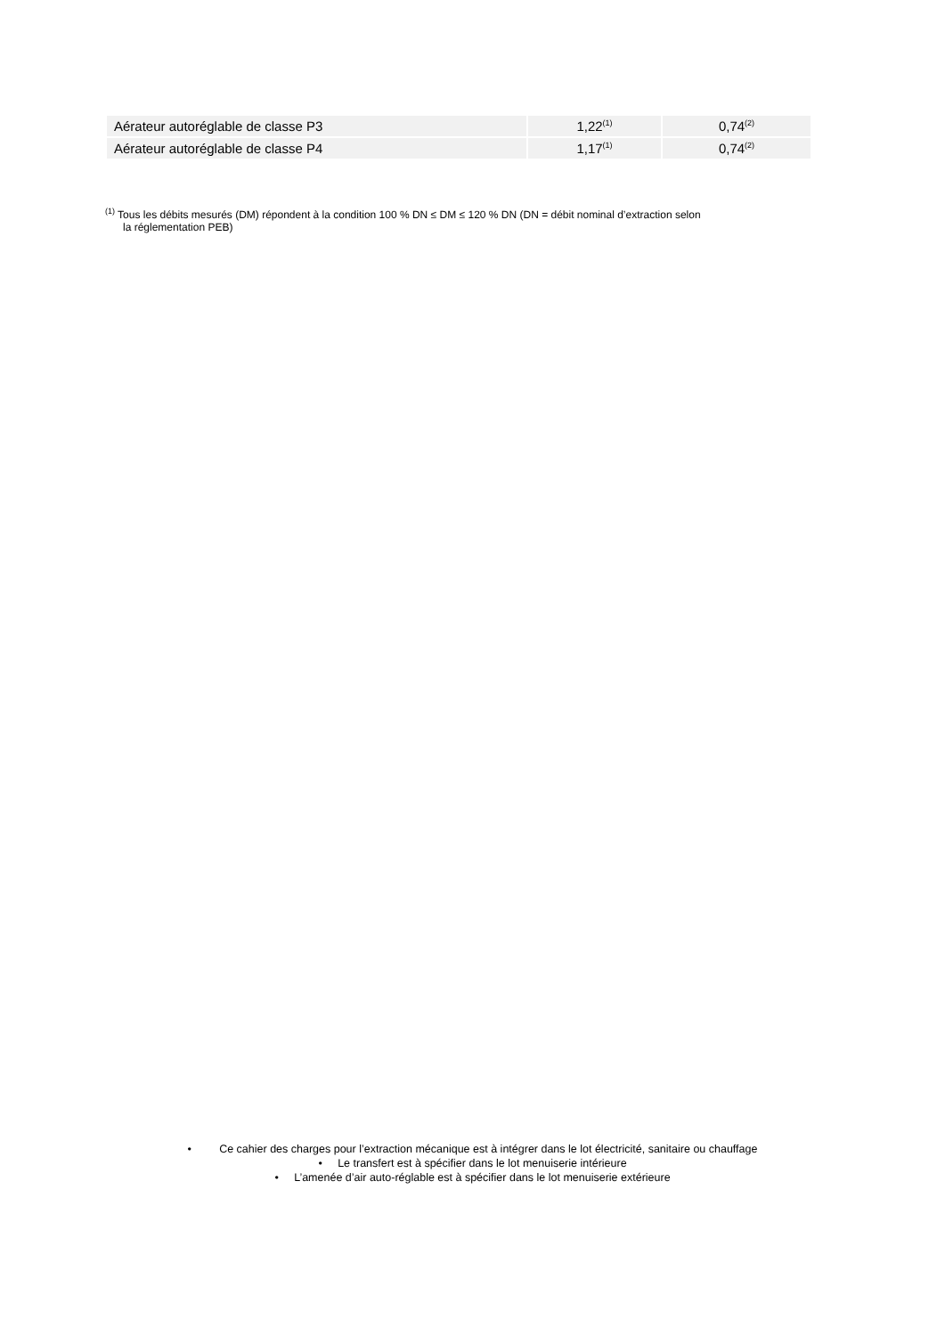| Aérateur autoréglable de classe P3 | 1,22<sup>(1)</sup> | 0,74<sup>(2)</sup> |
| Aérateur autoréglable de classe P4 | 1,17<sup>(1)</sup> | 0,74<sup>(2)</sup> |
<sup>(1)</sup> Tous les débits mesurés (DM) répondent à la condition 100 % DN ≤ DM ≤ 120 % DN (DN = débit nominal d’extraction selon
la réglementation PEB)
• Ce cahier des charges pour l’extraction mécanique est à intégrer dans le lot électricité, sanitaire ou chauffage
• Le transfert est à spécifier dans le lot menuiserie intérieure
• L’amenée d’air auto-réglable est à spécifier dans le lot menuiserie extérieure